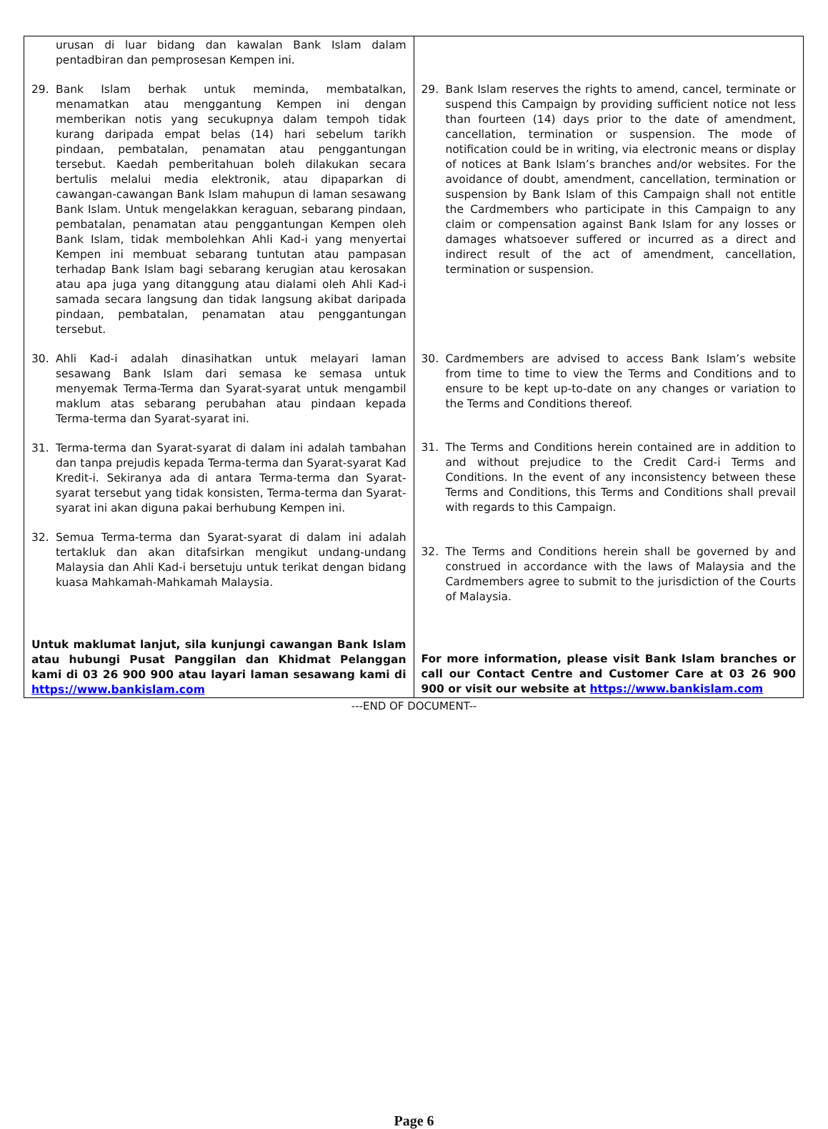| urusan di luar bidang dan kawalan Bank Islam dalam pentadbiran dan pemprosesan Kempen ini. 29. Bank Islam berhak untuk meminda, membatalkan, menamatkan atau menggantung Kempen ini dengan memberikan notis yang secukupnya dalam tempoh tidak kurang daripada empat belas (14) hari sebelum tarikh pindaan, pembatalan, penamatan atau penggantungan tersebut. Kaedah pemberitahuan boleh dilakukan secara bertulis melalui media elektronik, atau dipaparkan di cawangan-cawangan Bank Islam mahupun di laman sesawang Bank Islam. Untuk mengelakkan keraguan, sebarang pindaan, pembatalan, penamatan atau penggantungan Kempen oleh Bank Islam, tidak membolehkan Ahli Kad-i yang menyertai Kempen ini membuat sebarang tuntutan atau pampasan terhadap Bank Islam bagi sebarang kerugian atau kerosakan atau apa juga yang ditanggung atau dialami oleh Ahli Kad-i samada secara langsung dan tidak langsung akibat daripada pindaan, pembatalan, penamatan atau penggantungan tersebut. 30. Ahli Kad-i adalah dinasihatkan untuk melayari laman sesawang Bank Islam dari semasa ke semasa untuk menyemak Terma-Terma dan Syarat-syarat untuk mengambil maklum atas sebarang perubahan atau pindaan kepada Terma-terma dan Syarat-syarat ini. 31. Terma-terma dan Syarat-syarat di dalam ini adalah tambahan dan tanpa prejudis kepada Terma-terma dan Syarat-syarat Kad Kredit-i. Sekiranya ada di antara Terma-terma dan Syarat-syarat tersebut yang tidak konsisten, Terma-terma dan Syarat-syarat ini akan diguna pakai berhubung Kempen ini. 32. Semua Terma-terma dan Syarat-syarat di dalam ini adalah tertakluk dan akan ditafsirkan mengikut undang-undang Malaysia dan Ahli Kad-i bersetuju untuk terikat dengan bidang kuasa Mahkamah-Mahkamah Malaysia. Untuk maklumat lanjut, sila kunjungi cawangan Bank Islam atau hubungi Pusat Panggilan dan Khidmat Pelanggan kami di 03 26 900 900 atau layari laman sesawang kami di https://www.bankislam.com | 29. Bank Islam reserves the rights to amend, cancel, terminate or suspend this Campaign by providing sufficient notice not less than fourteen (14) days prior to the date of amendment, cancellation, termination or suspension. The mode of notification could be in writing, via electronic means or display of notices at Bank Islam’s branches and/or websites. For the avoidance of doubt, amendment, cancellation, termination or suspension by Bank Islam of this Campaign shall not entitle the Cardmembers who participate in this Campaign to any claim or compensation against Bank Islam for any losses or damages whatsoever suffered or incurred as a direct and indirect result of the act of amendment, cancellation, termination or suspension. 30. Cardmembers are advised to access Bank Islam’s website from time to time to view the Terms and Conditions and to ensure to be kept up-to-date on any changes or variation to the Terms and Conditions thereof. 31. The Terms and Conditions herein contained are in addition to and without prejudice to the Credit Card-i Terms and Conditions. In the event of any inconsistency between these Terms and Conditions, this Terms and Conditions shall prevail with regards to this Campaign. 32. The Terms and Conditions herein shall be governed by and construed in accordance with the laws of Malaysia and the Cardmembers agree to submit to the jurisdiction of the Courts of Malaysia. For more information, please visit Bank Islam branches or call our Contact Centre and Customer Care at 03 26 900 900 or visit our website at https://www.bankislam.com |
---END OF DOCUMENT--
Page 6